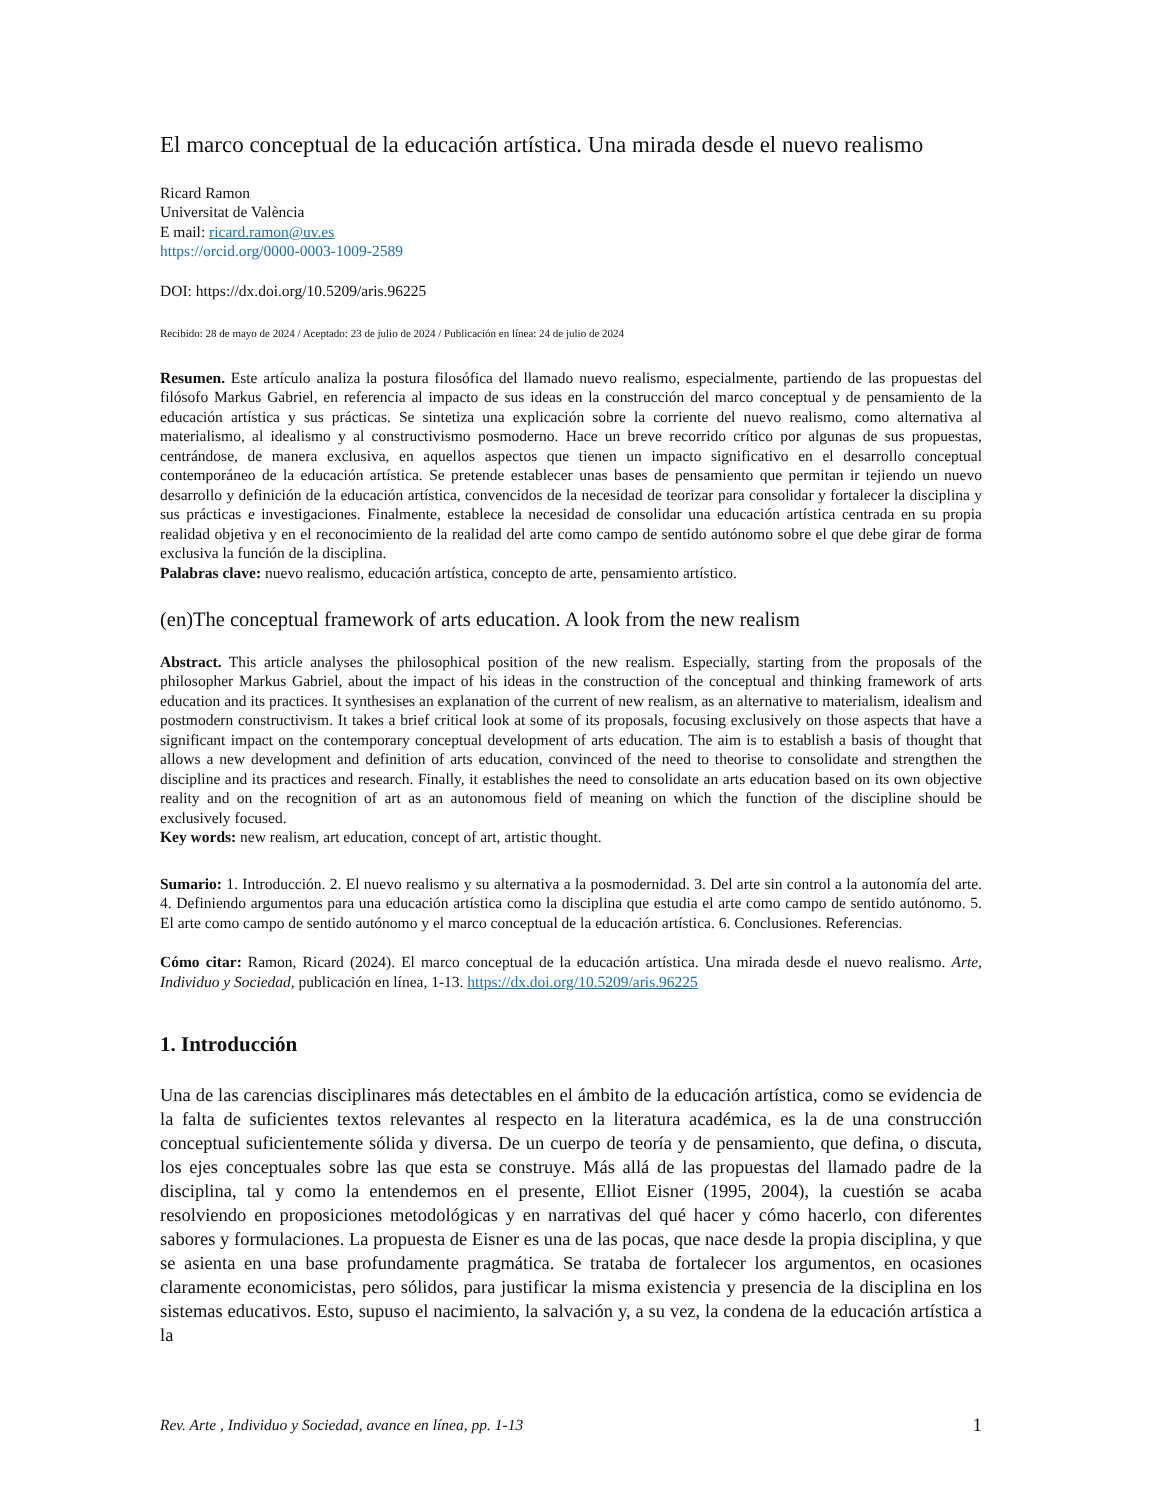El marco conceptual de la educación artística. Una mirada desde el nuevo realismo
Ricard Ramon
Universitat de València
E mail: ricard.ramon@uv.es
https://orcid.org/0000-0003-1009-2589
DOI: https://dx.doi.org/10.5209/aris.96225
Recibido: 28 de mayo de 2024 / Aceptado: 23 de julio de 2024 / Publicación en línea: 24 de julio de 2024
Resumen. Este artículo analiza la postura filosófica del llamado nuevo realismo, especialmente, partiendo de las propuestas del filósofo Markus Gabriel, en referencia al impacto de sus ideas en la construcción del marco conceptual y de pensamiento de la educación artística y sus prácticas. Se sintetiza una explicación sobre la corriente del nuevo realismo, como alternativa al materialismo, al idealismo y al constructivismo posmoderno. Hace un breve recorrido crítico por algunas de sus propuestas, centrándose, de manera exclusiva, en aquellos aspectos que tienen un impacto significativo en el desarrollo conceptual contemporáneo de la educación artística. Se pretende establecer unas bases de pensamiento que permitan ir tejiendo un nuevo desarrollo y definición de la educación artística, convencidos de la necesidad de teorizar para consolidar y fortalecer la disciplina y sus prácticas e investigaciones. Finalmente, establece la necesidad de consolidar una educación artística centrada en su propia realidad objetiva y en el reconocimiento de la realidad del arte como campo de sentido autónomo sobre el que debe girar de forma exclusiva la función de la disciplina.
Palabras clave: nuevo realismo, educación artística, concepto de arte, pensamiento artístico.
(en)The conceptual framework of arts education. A look from the new realism
Abstract. This article analyses the philosophical position of the new realism. Especially, starting from the proposals of the philosopher Markus Gabriel, about the impact of his ideas in the construction of the conceptual and thinking framework of arts education and its practices. It synthesises an explanation of the current of new realism, as an alternative to materialism, idealism and postmodern constructivism. It takes a brief critical look at some of its proposals, focusing exclusively on those aspects that have a significant impact on the contemporary conceptual development of arts education. The aim is to establish a basis of thought that allows a new development and definition of arts education, convinced of the need to theorise to consolidate and strengthen the discipline and its practices and research. Finally, it establishes the need to consolidate an arts education based on its own objective reality and on the recognition of art as an autonomous field of meaning on which the function of the discipline should be exclusively focused.
Key words: new realism, art education, concept of art, artistic thought.
Sumario: 1. Introducción. 2. El nuevo realismo y su alternativa a la posmodernidad. 3. Del arte sin control a la autonomía del arte. 4. Definiendo argumentos para una educación artística como la disciplina que estudia el arte como campo de sentido autónomo. 5. El arte como campo de sentido autónomo y el marco conceptual de la educación artística. 6. Conclusiones. Referencias.
Cómo citar: Ramon, Ricard (2024). El marco conceptual de la educación artística. Una mirada desde el nuevo realismo. Arte, Individuo y Sociedad, publicación en línea, 1-13. https://dx.doi.org/10.5209/aris.96225
1. Introducción
Una de las carencias disciplinares más detectables en el ámbito de la educación artística, como se evidencia de la falta de suficientes textos relevantes al respecto en la literatura académica, es la de una construcción conceptual suficientemente sólida y diversa. De un cuerpo de teoría y de pensamiento, que defina, o discuta, los ejes conceptuales sobre las que esta se construye. Más allá de las propuestas del llamado padre de la disciplina, tal y como la entendemos en el presente, Elliot Eisner (1995, 2004), la cuestión se acaba resolviendo en proposiciones metodológicas y en narrativas del qué hacer y cómo hacerlo, con diferentes sabores y formulaciones. La propuesta de Eisner es una de las pocas, que nace desde la propia disciplina, y que se asienta en una base profundamente pragmática. Se trataba de fortalecer los argumentos, en ocasiones claramente economicistas, pero sólidos, para justificar la misma existencia y presencia de la disciplina en los sistemas educativos. Esto, supuso el nacimiento, la salvación y, a su vez, la condena de la educación artística a la
Rev. Arte , Individuo y Sociedad, avance en línea, pp. 1-13 1